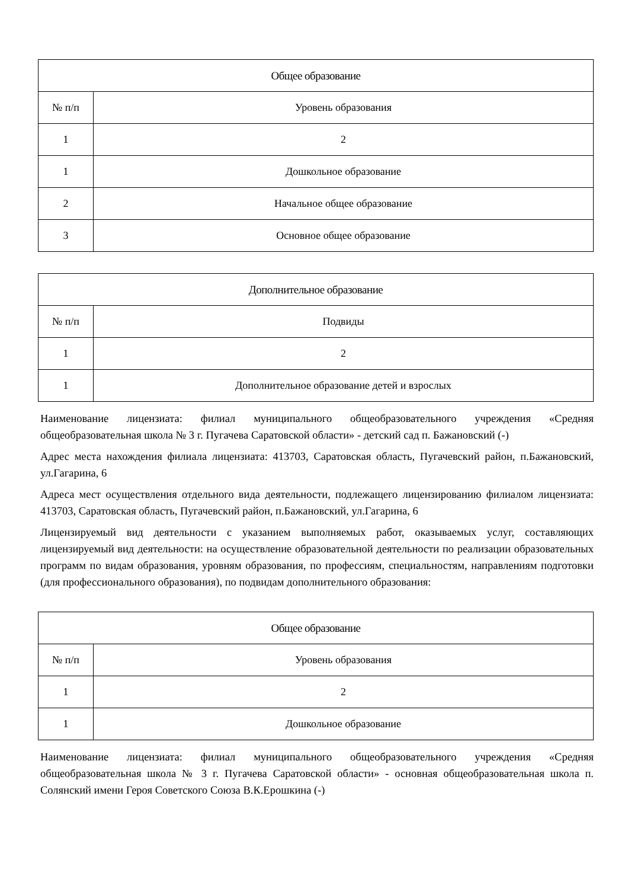| Общее образование | |
| --- | --- |
| № п/п | Уровень образования |
| 1 | 2 |
| 1 | Дошкольное образование |
| 2 | Начальное общее образование |
| 3 | Основное общее образование |
| Дополнительное образование | |
| --- | --- |
| № п/п | Подвиды |
| 1 | 2 |
| 1 | Дополнительное образование детей и взрослых |
Наименование лицензиата: филиал муниципального общеобразовательного учреждения «Средняя общеобразовательная школа № 3 г. Пугачева Саратовской области» - детский сад п. Бажановский (-)
Адрес места нахождения филиала лицензиата: 413703, Саратовская область, Пугачевский район, п.Бажановский, ул.Гагарина, 6
Адреса мест осуществления отдельного вида деятельности, подлежащего лицензированию филиалом лицензиата: 413703, Саратовская область, Пугачевский район, п.Бажановский, ул.Гагарина, 6
Лицензируемый вид деятельности с указанием выполняемых работ, оказываемых услуг, составляющих лицензируемый вид деятельности: на осуществление образовательной деятельности по реализации образовательных программ по видам образования, уровням образования, по профессиям, специальностям, направлениям подготовки (для профессионального образования), по подвидам дополнительного образования:
| Общее образование | |
| --- | --- |
| № п/п | Уровень образования |
| 1 | 2 |
| 1 | Дошкольное образование |
Наименование лицензиата: филиал муниципального общеобразовательного учреждения «Средняя общеобразовательная школа № 3 г. Пугачева Саратовской области» - основная общеобразовательная школа п. Солянский имени Героя Советского Союза В.К.Ерошкина (-)